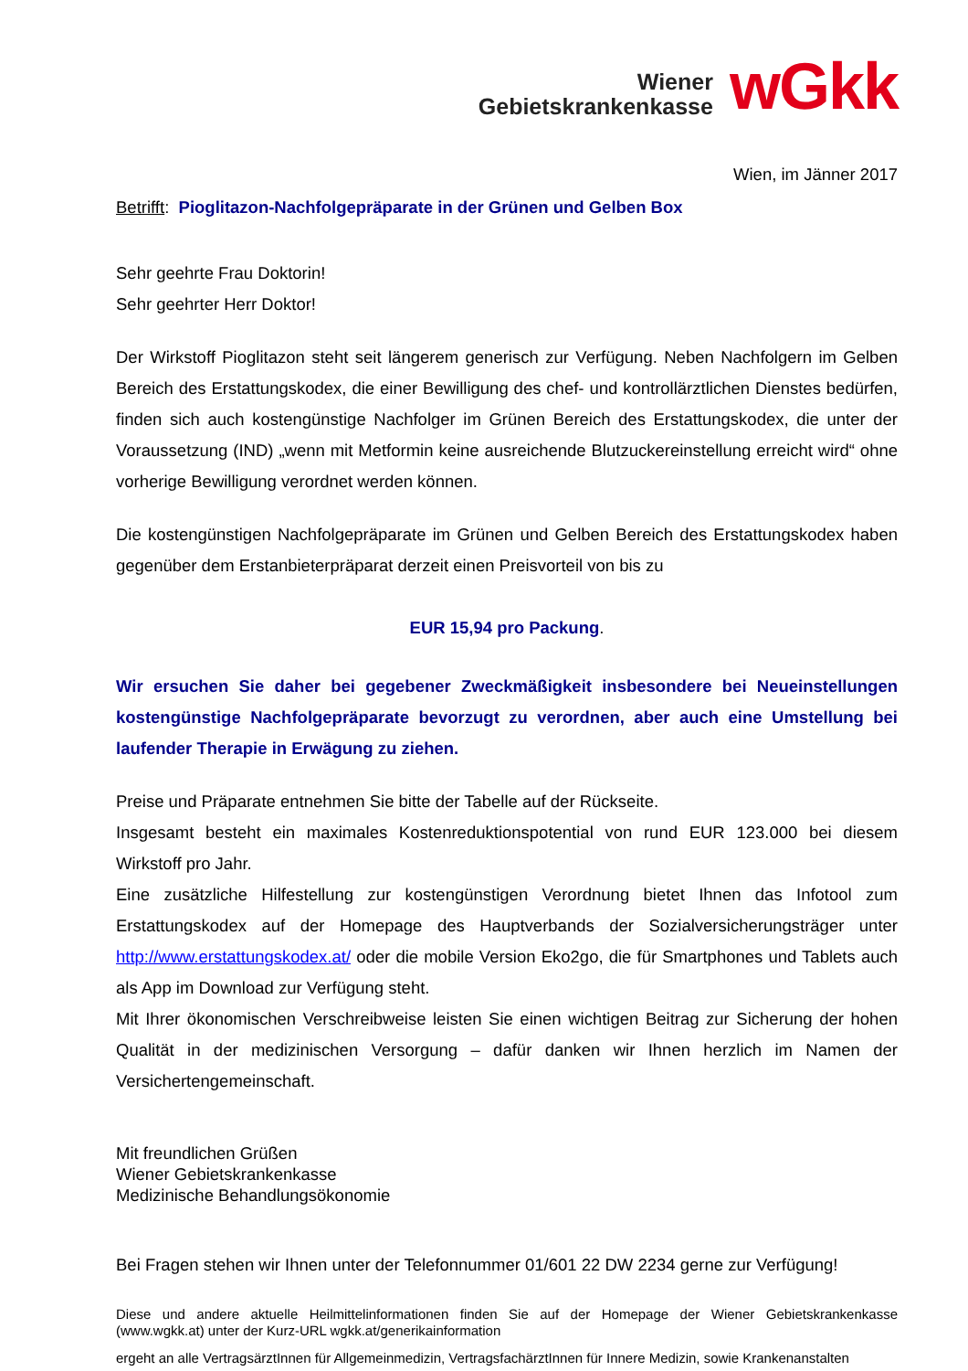Wiener
Gebietskrankenkasse
wGkk
Wien, im Jänner 2017
Betrifft: Pioglitazon-Nachfolgepräparate in der Grünen und Gelben Box
Sehr geehrte Frau Doktorin!
Sehr geehrter Herr Doktor!
Der Wirkstoff Pioglitazon steht seit längerem generisch zur Verfügung. Neben Nachfolgern im Gelben Bereich des Erstattungskodex, die einer Bewilligung des chef- und kontrollärztlichen Dienstes bedürfen, finden sich auch kostengünstige Nachfolger im Grünen Bereich des Erstattungskodex, die unter der Voraussetzung (IND) „wenn mit Metformin keine ausreichende Blutzuckereinstellung erreicht wird“ ohne vorherige Bewilligung verordnet werden können.
Die kostengünstigen Nachfolgepräparate im Grünen und Gelben Bereich des Erstattungskodex haben gegenüber dem Erstanbieterpräparat derzeit einen Preisvorteil von bis zu
EUR 15,94 pro Packung.
Wir ersuchen Sie daher bei gegebener Zweckmäßigkeit insbesondere bei Neueinstellungen kostengünstige Nachfolgepräparate bevorzugt zu verordnen, aber auch eine Umstellung bei laufender Therapie in Erwägung zu ziehen.
Preise und Präparate entnehmen Sie bitte der Tabelle auf der Rückseite.
Insgesamt besteht ein maximales Kostenreduktionspotential von rund EUR 123.000 bei diesem Wirkstoff pro Jahr.
Eine zusätzliche Hilfestellung zur kostengünstigen Verordnung bietet Ihnen das Infotool zum Erstattungskodex auf der Homepage des Hauptverbands der Sozialversicherungsträger unter http://www.erstattungskodex.at/ oder die mobile Version Eko2go, die für Smartphones und Tablets auch als App im Download zur Verfügung steht.
Mit Ihrer ökonomischen Verschreibweise leisten Sie einen wichtigen Beitrag zur Sicherung der hohen Qualität in der medizinischen Versorgung – dafür danken wir Ihnen herzlich im Namen der Versichertengemeinschaft.
Mit freundlichen Grüßen
Wiener Gebietskrankenkasse
Medizinische Behandlungsökonomie
Bei Fragen stehen wir Ihnen unter der Telefonnummer 01/601 22 DW 2234 gerne zur Verfügung!
Diese und andere aktuelle Heilmittelinformationen finden Sie auf der Homepage der Wiener Gebietskrankenkasse (www.wgkk.at) unter der Kurz-URL wgkk.at/generikainformation
ergeht an alle VertragsärztInnen für Allgemeinmedizin, VertragsfachärztInnen für Innere Medizin, sowie Krankenanstalten